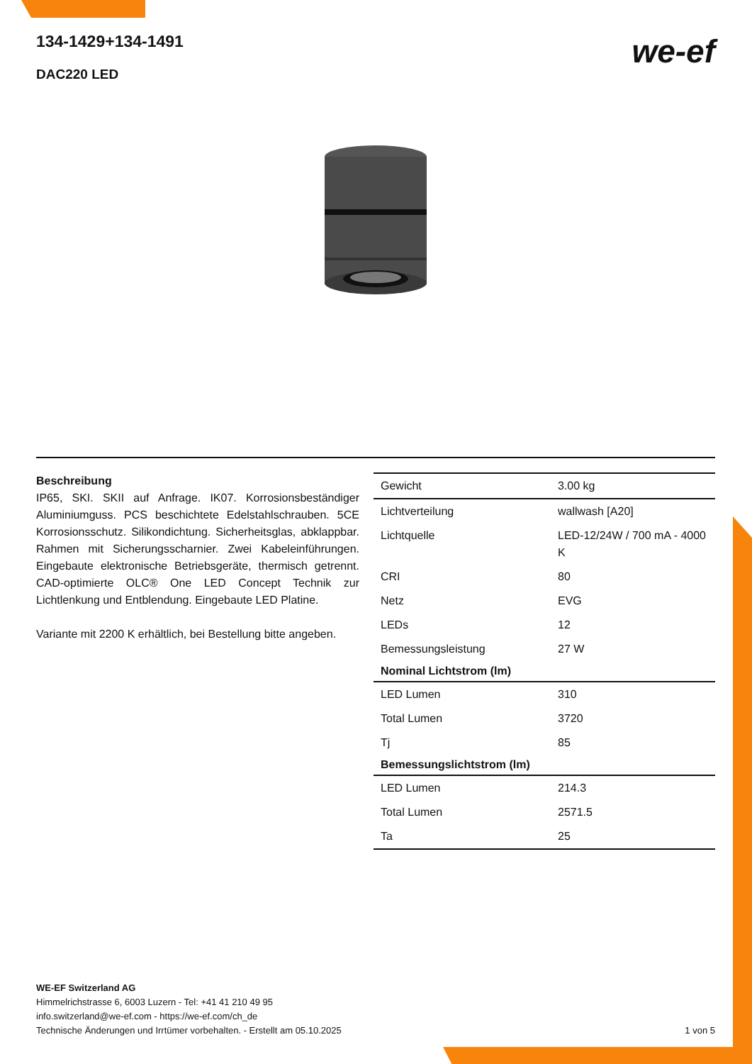134-1429+134-1491
DAC220 LED
we-ef
Beschreibung
IP65, SKI. SKII auf Anfrage. IK07. Korrosionsbeständiger Aluminiumguss. PCS beschichtete Edelstahlschrauben. 5CE Korrosionsschutz. Silikondichtung. Sicherheitsglas, abklappbar. Rahmen mit Sicherungsscharnier. Zwei Kabeleinführungen. Eingebaute elektronische Betriebsgeräte, thermisch getrennt. CAD-optimierte OLC® One LED Concept Technik zur Lichtlenkung und Entblendung. Eingebaute LED Platine.
Variante mit 2200 K erhältlich, bei Bestellung bitte angeben.
| Gewicht | 3.00 kg |
| Lichtverteilung | wallwash [A20] |
| Lichtquelle | LED-12/24W / 700 mA - 4000 K |
| CRI | 80 |
| Netz | EVG |
| LEDs | 12 |
| Bemessungsleistung | 27 W |
| Nominal Lichtstrom (lm) | |
| LED Lumen | 310 |
| Total Lumen | 3720 |
| Tj | 85 |
| Bemessungslichtstrom (lm) | |
| LED Lumen | 214.3 |
| Total Lumen | 2571.5 |
| Ta | 25 |
WE-EF Switzerland AG
Himmelrichstrasse 6, 6003 Luzern - Tel: +41 41 210 49 95
info.switzerland@we-ef.com - https://we-ef.com/ch_de
Technische Änderungen und Irrtümer vorbehalten. - Erstellt am 05.10.2025
1 von 5